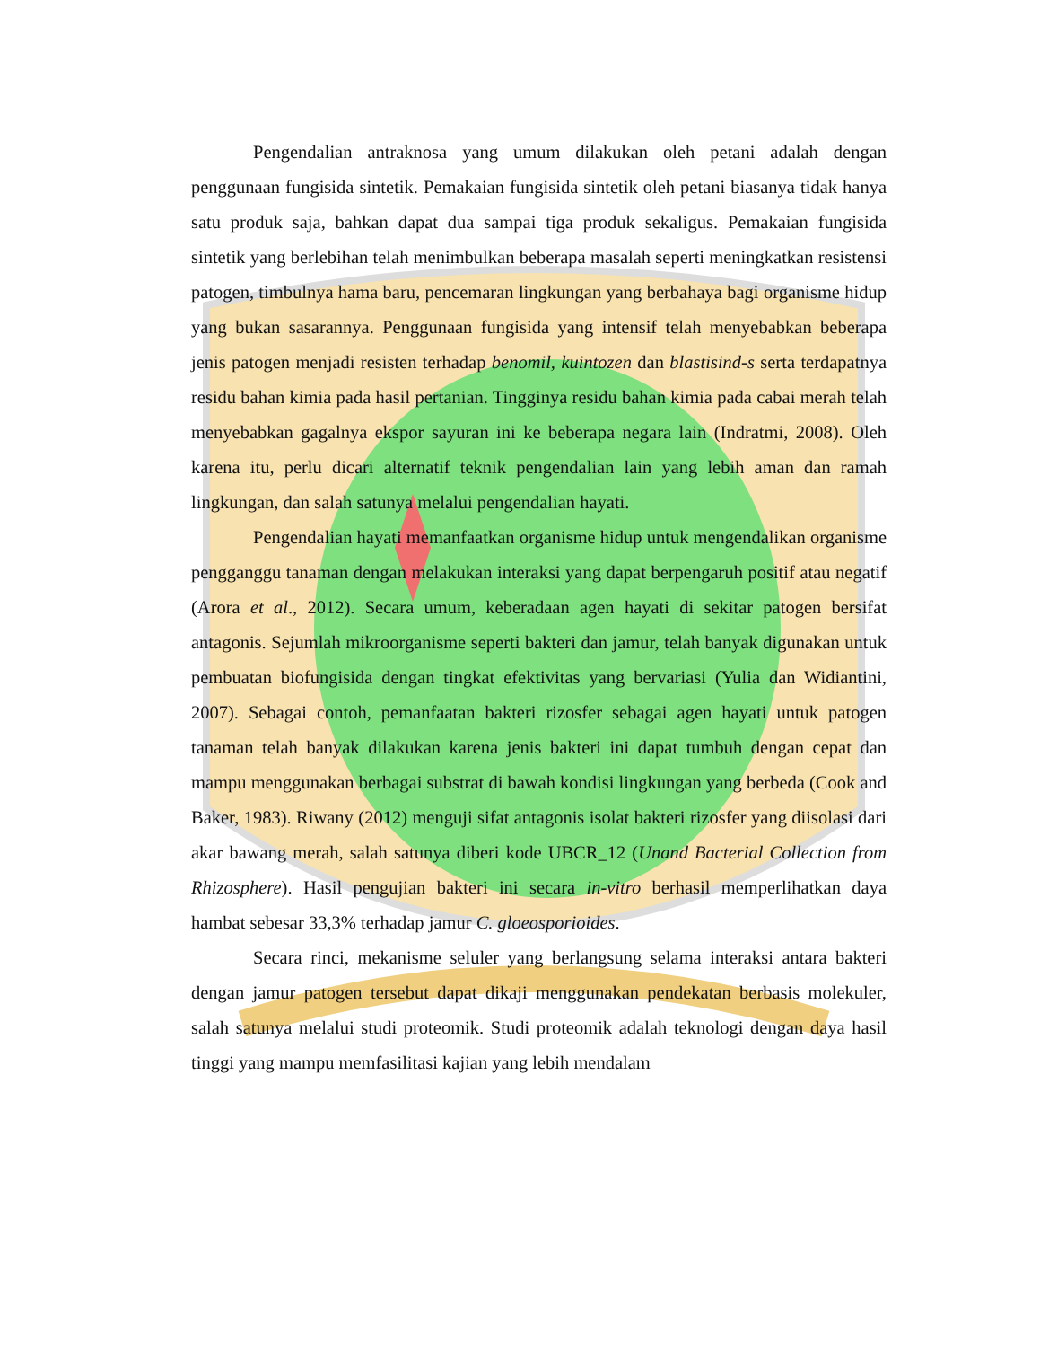Pengendalian antraknosa yang umum dilakukan oleh petani adalah dengan penggunaan fungisida sintetik. Pemakaian fungisida sintetik oleh petani biasanya tidak hanya satu produk saja, bahkan dapat dua sampai tiga produk sekaligus. Pemakaian fungisida sintetik yang berlebihan telah menimbulkan beberapa masalah seperti meningkatkan resistensi patogen, timbulnya hama baru, pencemaran lingkungan yang berbahaya bagi organisme hidup yang bukan sasarannya. Penggunaan fungisida yang intensif telah menyebabkan beberapa jenis patogen menjadi resisten terhadap benomil, kuintozen dan blastisind-s serta terdapatnya residu bahan kimia pada hasil pertanian. Tingginya residu bahan kimia pada cabai merah telah menyebabkan gagalnya ekspor sayuran ini ke beberapa negara lain (Indratmi, 2008). Oleh karena itu, perlu dicari alternatif teknik pengendalian lain yang lebih aman dan ramah lingkungan, dan salah satunya melalui pengendalian hayati.
Pengendalian hayati memanfaatkan organisme hidup untuk mengendalikan organisme pengganggu tanaman dengan melakukan interaksi yang dapat berpengaruh positif atau negatif (Arora et al., 2012). Secara umum, keberadaan agen hayati di sekitar patogen bersifat antagonis. Sejumlah mikroorganisme seperti bakteri dan jamur, telah banyak digunakan untuk pembuatan biofungisida dengan tingkat efektivitas yang bervariasi (Yulia dan Widiantini, 2007). Sebagai contoh, pemanfaatan bakteri rizosfer sebagai agen hayati untuk patogen tanaman telah banyak dilakukan karena jenis bakteri ini dapat tumbuh dengan cepat dan mampu menggunakan berbagai substrat di bawah kondisi lingkungan yang berbeda (Cook and Baker, 1983). Riwany (2012) menguji sifat antagonis isolat bakteri rizosfer yang diisolasi dari akar bawang merah, salah satunya diberi kode UBCR_12 (Unand Bacterial Collection from Rhizosphere). Hasil pengujian bakteri ini secara in-vitro berhasil memperlihatkan daya hambat sebesar 33,3% terhadap jamur C. gloeosporioides.
Secara rinci, mekanisme seluler yang berlangsung selama interaksi antara bakteri dengan jamur patogen tersebut dapat dikaji menggunakan pendekatan berbasis molekuler, salah satunya melalui studi proteomik. Studi proteomik adalah teknologi dengan daya hasil tinggi yang mampu memfasilitasi kajian yang lebih mendalam